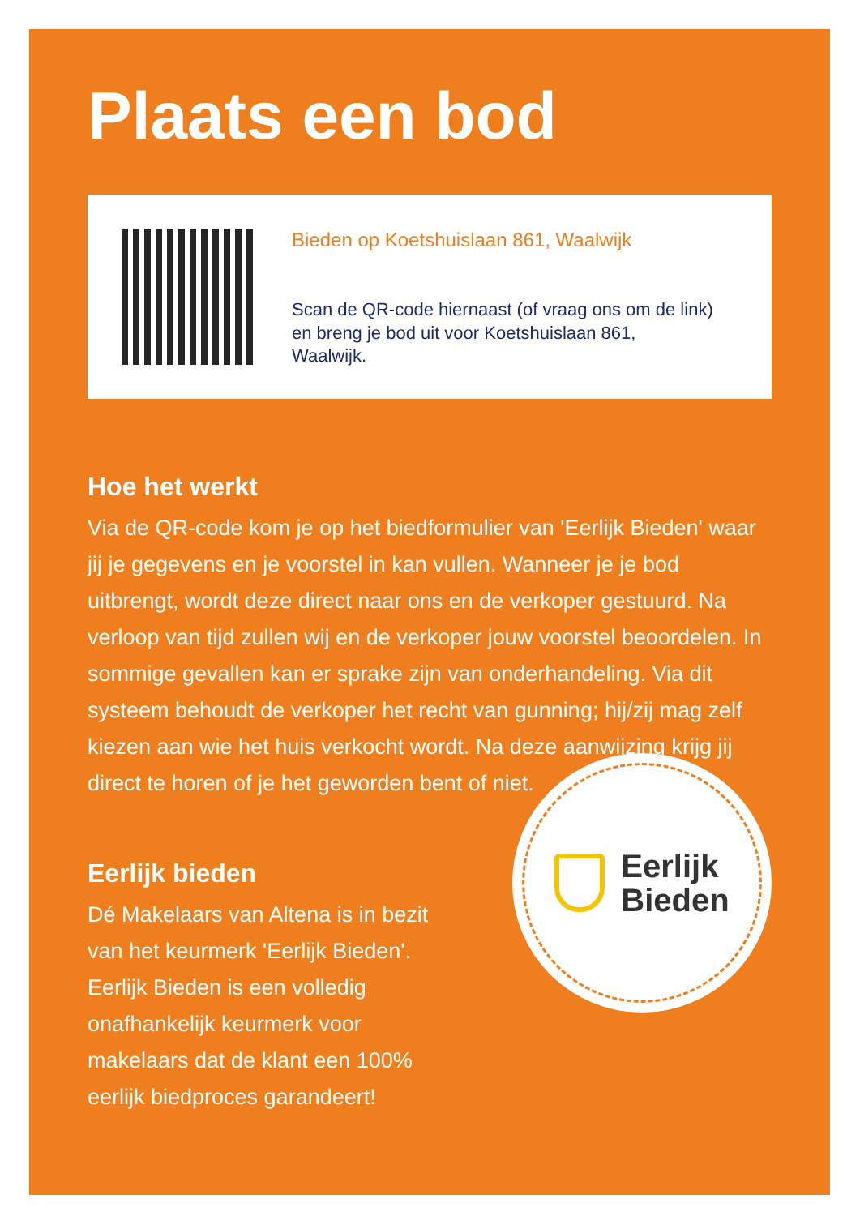Plaats een bod
Bieden op Koetshuislaan 861, Waalwijk
Scan de QR-code hiernaast (of vraag ons om de link) en breng je bod uit voor Koetshuislaan 861, Waalwijk.
Hoe het werkt
Via de QR-code kom je op het biedformulier van 'Eerlijk Bieden' waar jij je gegevens en je voorstel in kan vullen. Wanneer je je bod uitbrengt, wordt deze direct naar ons en de verkoper gestuurd. Na verloop van tijd zullen wij en de verkoper jouw voorstel beoordelen. In sommige gevallen kan er sprake zijn van onderhandeling. Via dit systeem behoudt de verkoper het recht van gunning; hij/zij mag zelf kiezen aan wie het huis verkocht wordt. Na deze aanwijzing krijg jij direct te horen of je het geworden bent of niet.
Eerlijk bieden
Dé Makelaars van Altena is in bezit van het keurmerk 'Eerlijk Bieden'. Eerlijk Bieden is een volledig onafhankelijk keurmerk voor makelaars dat de klant een 100% eerlijk biedproces garandeert!
Eerlijk
Bieden